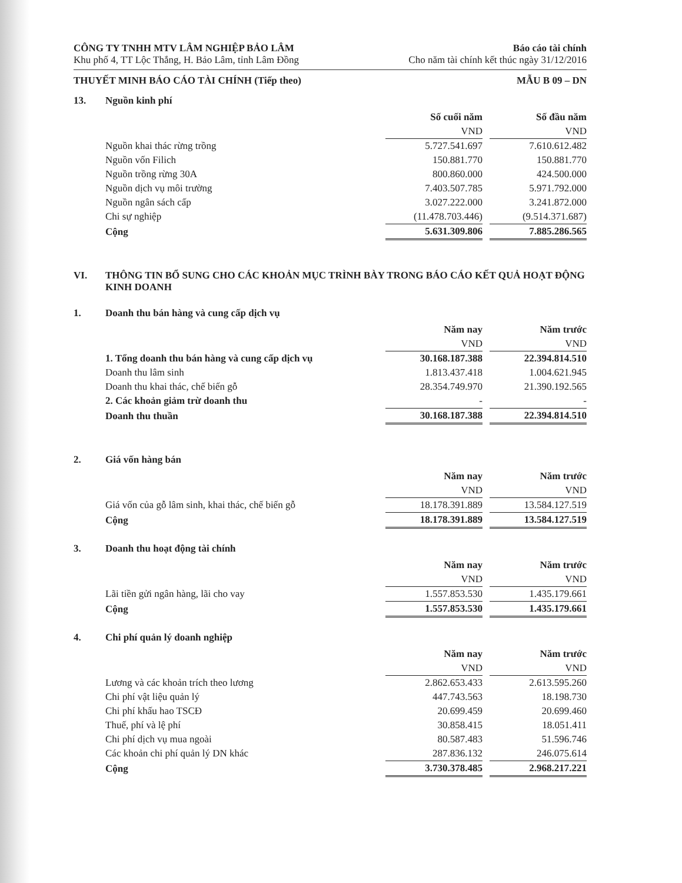CÔNG TY TNHH MTV LÂM NGHIỆP BẢO LÂM
Khu phố 4, TT Lộc Thắng, H. Bảo Lâm, tỉnh Lâm Đồng
Báo cáo tài chính
Cho năm tài chính kết thúc ngày 31/12/2016
THUYẾT MINH BÁO CÁO TÀI CHÍNH (Tiếp theo) MẪU B 09 – DN
13. Nguồn kinh phí
| | Số cuối năm | | Số đầu năm |
| --- | --- | --- | --- |
| | VND | | VND |
| Nguồn khai thác rừng trồng | 5.727.541.697 | | 7.610.612.482 |
| Nguồn vốn Filich | 150.881.770 | | 150.881.770 |
| Nguồn trồng rừng 30A | 800.860.000 | | 424.500.000 |
| Nguồn dịch vụ môi trường | 7.403.507.785 | | 5.971.792.000 |
| Nguồn ngân sách cấp | 3.027.222.000 | | 3.241.872.000 |
| Chi sự nghiệp | (11.478.703.446) | | (9.514.371.687) |
| Cộng | 5.631.309.806 | | 7.885.286.565 |
VI. THÔNG TIN BỔ SUNG CHO CÁC KHOẢN MỤC TRÌNH BÀY TRONG BÁO CÁO KẾT QUẢ HOẠT ĐỘNG KINH DOANH
1. Doanh thu bán hàng và cung cấp dịch vụ
| | Năm nay | | Năm trước |
| --- | --- | --- | --- |
| | VND | | VND |
| 1. Tổng doanh thu bán hàng và cung cấp dịch vụ | 30.168.187.388 | | 22.394.814.510 |
| Doanh thu lâm sinh | 1.813.437.418 | | 1.004.621.945 |
| Doanh thu khai thác, chế biến gỗ | 28.354.749.970 | | 21.390.192.565 |
| 2. Các khoản giảm trừ doanh thu | - | | - |
| Doanh thu thuần | 30.168.187.388 | | 22.394.814.510 |
2. Giá vốn hàng bán
| | Năm nay | | Năm trước |
| --- | --- | --- | --- |
| | VND | | VND |
| Giá vốn của gỗ lâm sinh, khai thác, chế biến gỗ | 18.178.391.889 | | 13.584.127.519 |
| Cộng | 18.178.391.889 | | 13.584.127.519 |
3. Doanh thu hoạt động tài chính
| | Năm nay | | Năm trước |
| --- | --- | --- | --- |
| | VND | | VND |
| Lãi tiền gửi ngân hàng, lãi cho vay | 1.557.853.530 | | 1.435.179.661 |
| Cộng | 1.557.853.530 | | 1.435.179.661 |
4. Chi phí quản lý doanh nghiệp
| | Năm nay | | Năm trước |
| --- | --- | --- | --- |
| | VND | | VND |
| Lương và các khoản trích theo lương | 2.862.653.433 | | 2.613.595.260 |
| Chi phí vật liệu quản lý | 447.743.563 | | 18.198.730 |
| Chi phí khấu hao TSCĐ | 20.699.459 | | 20.699.460 |
| Thuế, phí và lệ phí | 30.858.415 | | 18.051.411 |
| Chi phí dịch vụ mua ngoài | 80.587.483 | | 51.596.746 |
| Các khoản chi phí quản lý DN khác | 287.836.132 | | 246.075.614 |
| Cộng | 3.730.378.485 | | 2.968.217.221 |